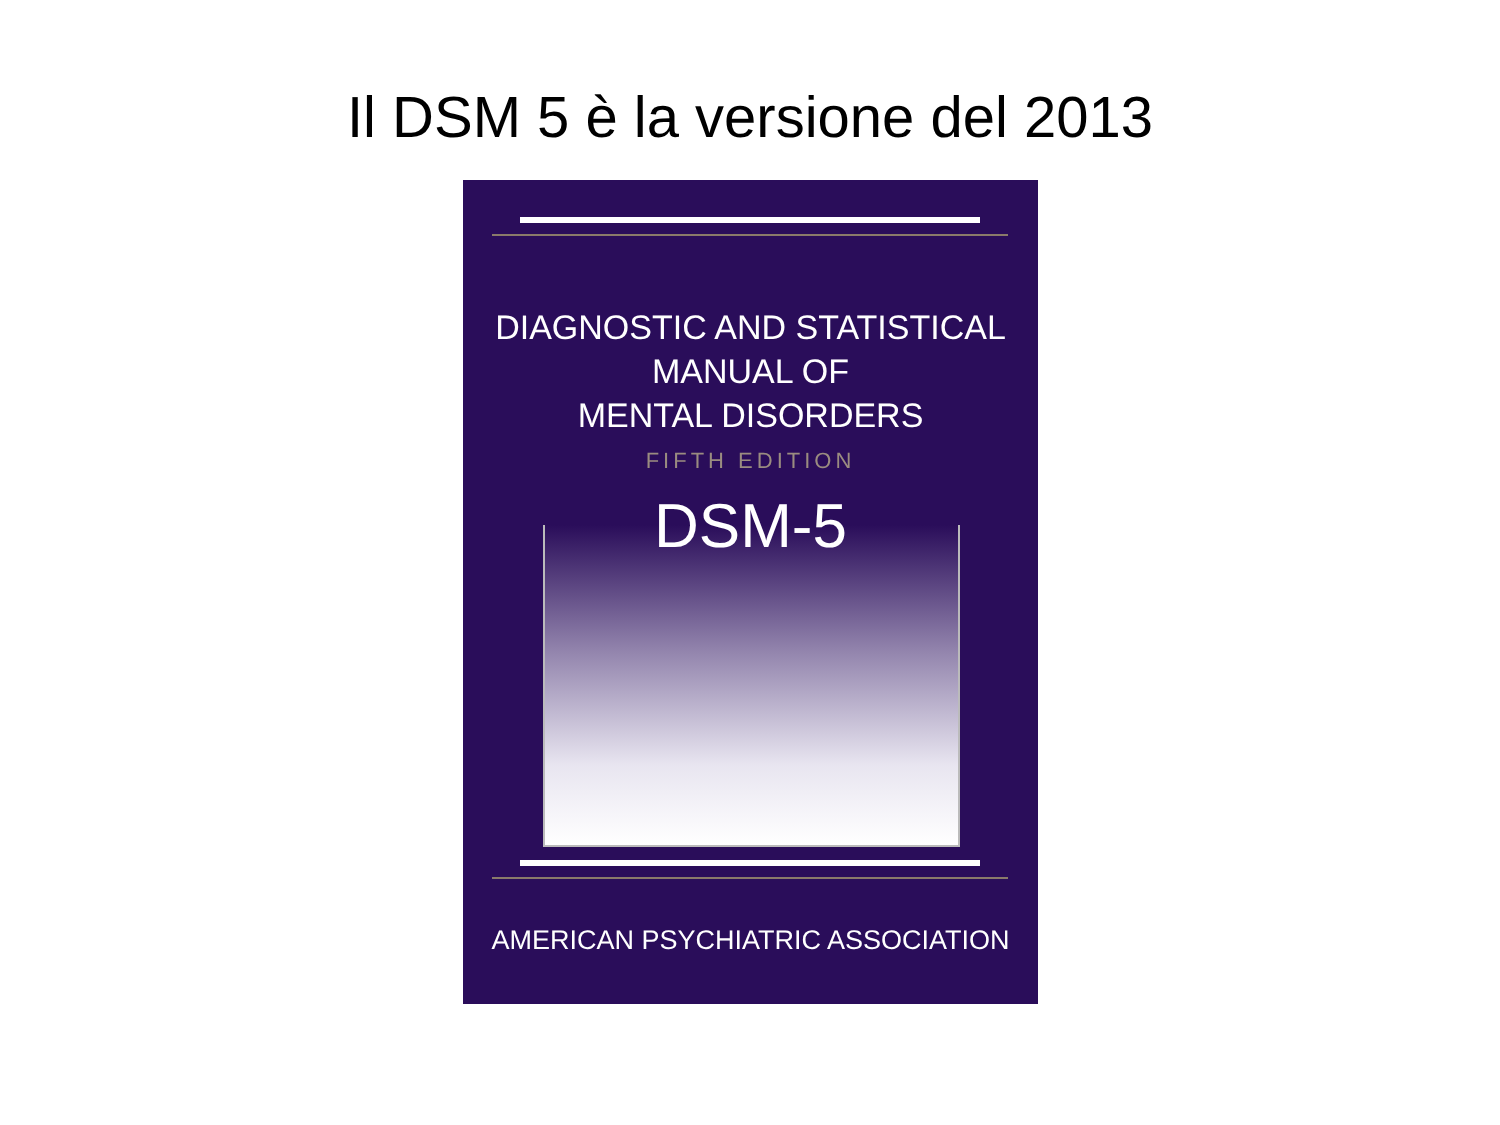Il DSM 5 è la versione del 2013
DIAGNOSTIC AND STATISTICAL
MANUAL OF
MENTAL DISORDERS
FIFTH EDITION
DSM-5
AMERICAN PSYCHIATRIC ASSOCIATION